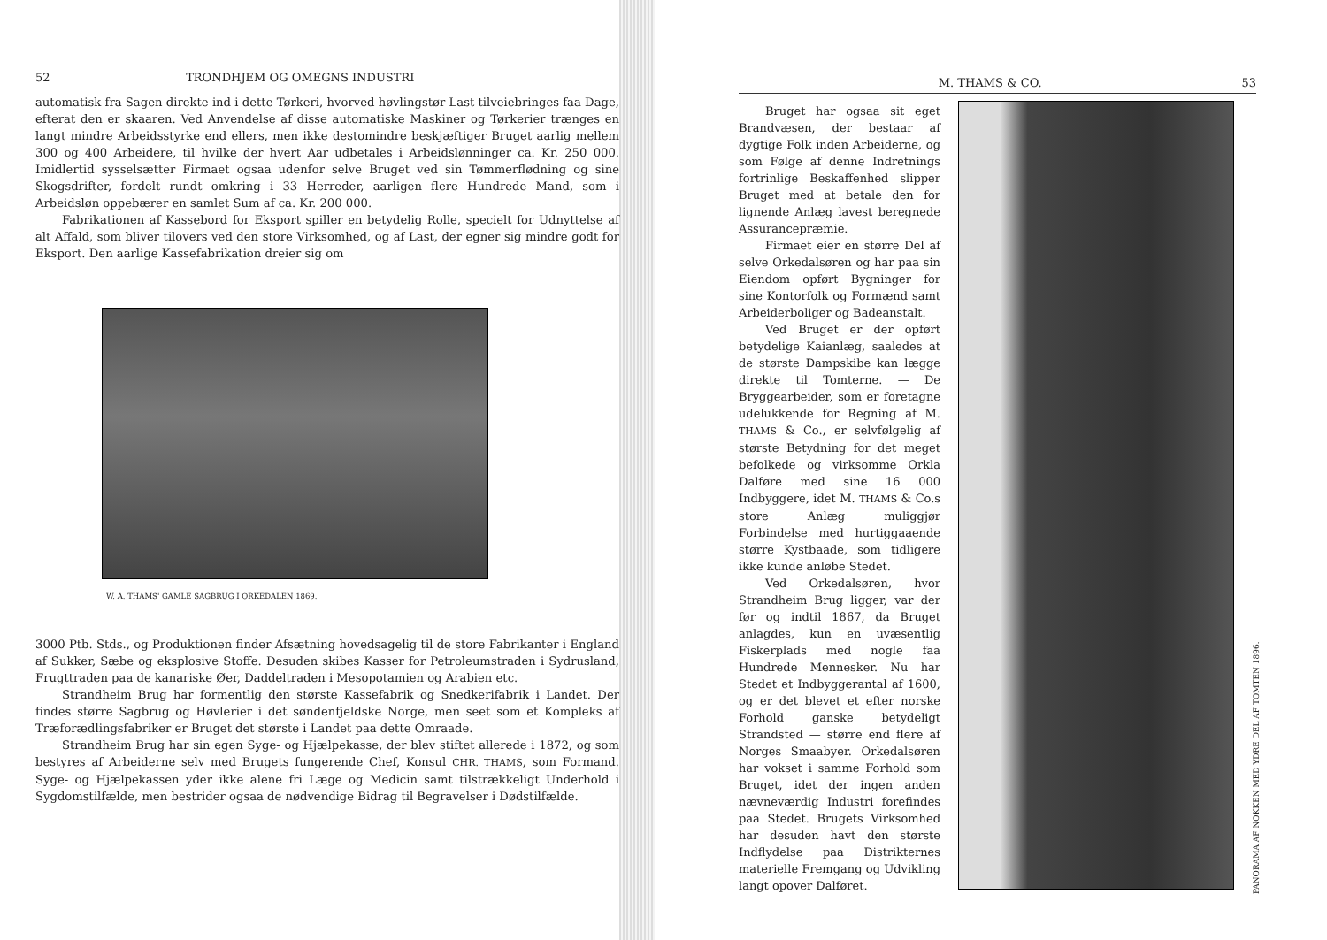52 TRONDHJEM OG OMEGNS INDUSTRI
automatisk fra Sagen direkte ind i dette Tørkeri, hvorved høvlingstør Last tilveiebringes faa Dage, efterat den er skaaren. Ved Anvendelse af disse automatiske Maskiner og Tørkerier trænges en langt mindre Arbeidsstyrke end ellers, men ikke destomindre beskjæftiger Bruget aarlig mellem 300 og 400 Arbeidere, til hvilke der hvert Aar udbetales i Arbeidslønninger ca. Kr. 250 000. Imidlertid sysselsætter Firmaet ogsaa udenfor selve Bruget ved sin Tømmerflødning og sine Skogsdrifter, fordelt rundt omkring i 33 Herreder, aarligen flere Hundrede Mand, som i Arbeidsløn oppebærer en samlet Sum af ca. Kr. 200 000.
Fabrikationen af Kassebord for Eksport spiller en betydelig Rolle, specielt for Udnyttelse af alt Affald, som bliver tilovers ved den store Virksomhed, og af Last, der egner sig mindre godt for Eksport. Den aarlige Kassefabrikation dreier sig om
W. A. THAMS' GAMLE SAGBRUG I ORKEDALEN 1869.
3000 Ptb. Stds., og Produktionen finder Afsætning hovedsagelig til de store Fabrikanter i England af Sukker, Sæbe og eksplosive Stoffe. Desuden skibes Kasser for Petroleumstraden i Sydrusland, Frugttraden paa de kanariske Øer, Daddeltraden i Mesopotamien og Arabien etc.
Strandheim Brug har formentlig den største Kassefabrik og Snedkerifabrik i Landet. Der findes større Sagbrug og Høvlerier i det søndenfjeldske Norge, men seet som et Kompleks af Træforædlingsfabriker er Bruget det største i Landet paa dette Omraade.
Strandheim Brug har sin egen Syge- og Hjælpekasse, der blev stiftet allerede i 1872, og som bestyres af Arbeiderne selv med Brugets fungerende Chef, Konsul CHR. THAMS, som Formand. Syge- og Hjælpekassen yder ikke alene fri Læge og Medicin samt tilstrækkeligt Underhold i Sygdomstilfælde, men bestrider ogsaa de nødvendige Bidrag til Begravelser i Dødstilfælde.
M. THAMS & CO. 53
Bruget har ogsaa sit eget Brandvæsen, der bestaar af dygtige Folk inden Arbeiderne, og som Følge af denne Indretnings fortrinlige Beskaffenhed slipper Bruget med at betale den for lignende Anlæg lavest beregnede Assurancepræmie.
Firmaet eier en større Del af selve Orkedalsøren og har paa sin Eiendom opført Bygninger for sine Kontorfolk og Formænd samt Arbeiderboliger og Badeanstalt.
Ved Bruget er der opført betydelige Kaianlæg, saaledes at de største Dampskibe kan lægge direkte til Tomterne. — De Bryggearbeider, som er foretagne udelukkende for Regning af M. THAMS & Co., er selvfølgelig af største Betydning for det meget befolkede og virksomme Orkla Dalføre med sine 16 000 Indbyggere, idet M. THAMS & Co.s store Anlæg muliggjør Forbindelse med hurtiggaaende større Kystbaade, som tidligere ikke kunde anløbe Stedet.
Ved Orkedalsøren, hvor Strandheim Brug ligger, var der før og indtil 1867, da Bruget anlagdes, kun en uvæsentlig Fiskerplads med nogle faa Hundrede Mennesker. Nu har Stedet et Indbyggerantal af 1600, og er det blevet et efter norske Forhold ganske betydeligt Strandsted — større end flere af Norges Smaabyer. Orkedalsøren har vokset i samme Forhold som Bruget, idet der ingen anden nævneværdig Industri forefindes paa Stedet. Brugets Virksomhed har desuden havt den største Indflydelse paa Distrikternes materielle Fremgang og Udvikling langt opover Dalføret.
PANORAMA AF NOKKEN MED YDRE DEL AF TOMTEN 1896.